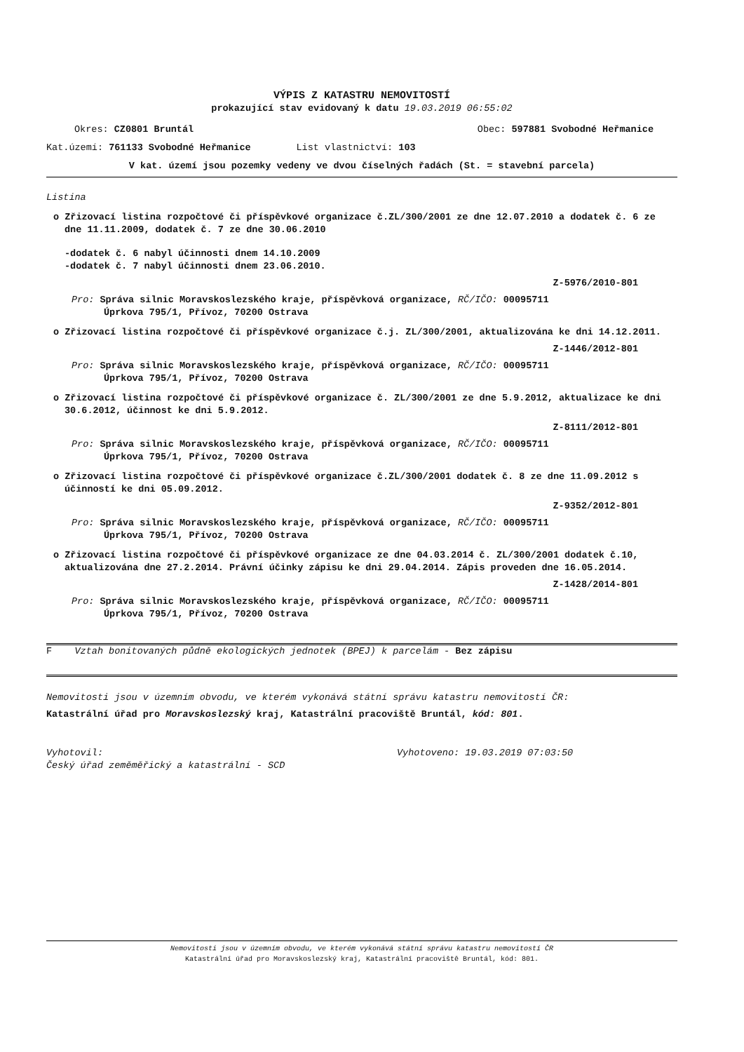VÝPIS Z KATASTRU NEMOVITOSTÍ
prokazující stav evidovaný k datu 19.03.2019 06:55:02
Okres: CZ0801 Bruntál Obec: 597881 Svobodné Heřmanice
Kat.území: 761133 Svobodné Heřmanice List vlastnictví: 103
V kat. území jsou pozemky vedeny ve dvou číselných řadách (St. = stavební parcela)
Listina
o Zřizovací listina rozpočtové či příspěvkové organizace č.ZL/300/2001 ze dne 12.07.2010 a dodatek č. 6 ze dne 11.11.2009, dodatek č. 7 ze dne 30.06.2010
-dodatek č. 6 nabyl účinnosti dnem 14.10.2009
-dodatek č. 7 nabyl účinnosti dnem 23.06.2010.
Z-5976/2010-801
Pro: Správa silnic Moravskoslezského kraje, příspěvková organizace, RČ/IČO: 00095711
Úprkova 795/1, Přívoz, 70200 Ostrava
o Zřizovací listina rozpočtové či příspěvkové organizace č.j. ZL/300/2001, aktualizována ke dni 14.12.2011.
Z-1446/2012-801
Pro: Správa silnic Moravskoslezského kraje, příspěvková organizace, RČ/IČO: 00095711
Úprkova 795/1, Přívoz, 70200 Ostrava
o Zřizovací listina rozpočtové či příspěvkové organizace č. ZL/300/2001 ze dne 5.9.2012, aktualizace ke dni 30.6.2012, účinnost ke dni 5.9.2012.
Z-8111/2012-801
Pro: Správa silnic Moravskoslezského kraje, příspěvková organizace, RČ/IČO: 00095711
Úprkova 795/1, Přívoz, 70200 Ostrava
o Zřizovací listina rozpočtové či příspěvkové organizace č.ZL/300/2001 dodatek č. 8 ze dne 11.09.2012 s účinností ke dni 05.09.2012.
Z-9352/2012-801
Pro: Správa silnic Moravskoslezského kraje, příspěvková organizace, RČ/IČO: 00095711
Úprkova 795/1, Přívoz, 70200 Ostrava
o Zřizovací listina rozpočtové či příspěvkové organizace ze dne 04.03.2014 č. ZL/300/2001 dodatek č.10, aktualizována dne 27.2.2014. Právní účinky zápisu ke dni 29.04.2014. Zápis proveden dne 16.05.2014.
Z-1428/2014-801
Pro: Správa silnic Moravskoslezského kraje, příspěvková organizace, RČ/IČO: 00095711
Úprkova 795/1, Přívoz, 70200 Ostrava
F Vztah bonitovaných půdně ekologických jednotek (BPEJ) k parcelám - Bez zápisu
Nemovitosti jsou v územním obvodu, ve kterém vykonává státní správu katastru nemovitostí ČR:
Katastrální úřad pro Moravskoslezský kraj, Katastrální pracoviště Bruntál, kód: 801.
Vyhotovil:
Český úřad zeměměřický a katastrální - SCD Vyhotoveno: 19.03.2019 07:03:50
Nemovitosti jsou v územním obvodu, ve kterém vykonává státní správu katastru nemovitostí ČR
Katastrální úřad pro Moravskoslezský kraj, Katastrální pracoviště Bruntál, kód: 801.